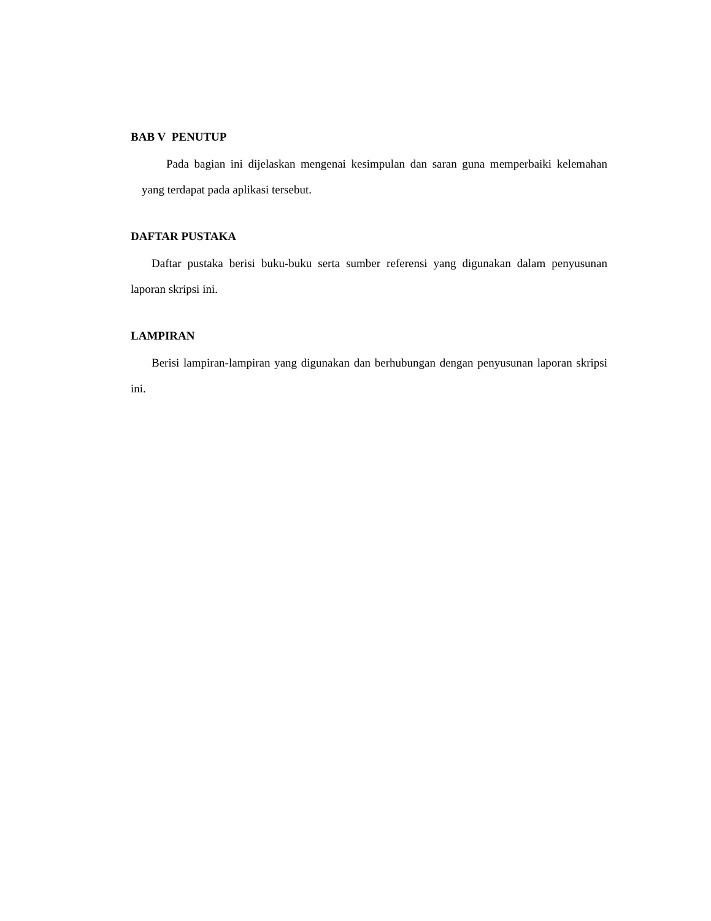BAB V PENUTUP
Pada bagian ini dijelaskan mengenai kesimpulan dan saran guna memperbaiki kelemahan yang terdapat pada aplikasi tersebut.
DAFTAR PUSTAKA
Daftar pustaka berisi buku-buku serta sumber referensi yang digunakan dalam penyusunan laporan skripsi ini.
LAMPIRAN
Berisi lampiran-lampiran yang digunakan dan berhubungan dengan penyusunan laporan skripsi ini.